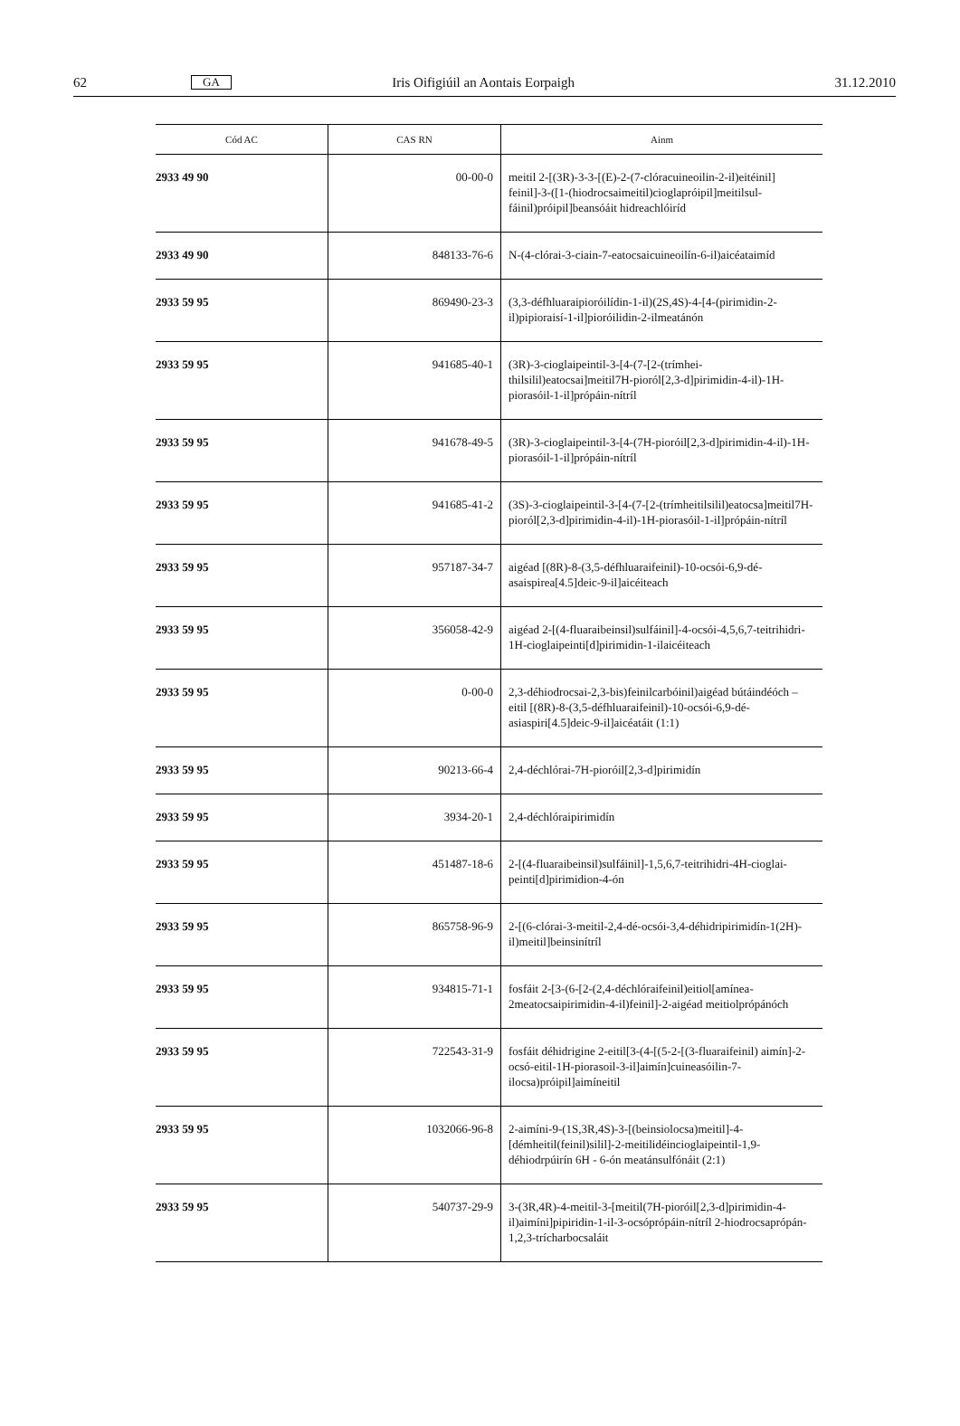62 GA Iris Oifigiúil an Aontais Eorpaigh 31.12.2010
| Cód AC | CAS RN | Ainm |
| --- | --- | --- |
| 2933 49 90 | 00-00-0 | meitil 2-[(3R)-3-3-[(E)-2-(7-clóracuineoilin-2-il)eitéinil] feinil]-3-([1-(hiodrocsaimeitil)cioglapróipil]meitilsul­fáinil)próipil]beansóáit hidreachlóiríd |
| 2933 49 90 | 848133-76-6 | N-(4-clórai-3-ciain-7-eatocsaicuineoilín-6-il)aicéataimíd |
| 2933 59 95 | 869490-23-3 | (3,3-défhluaraipioróilídin-1-il)(2S,4S)-4-[4-(pirimidin-2-il)pipioraisí-1-il]pioróilidin-2-ilmeatánón |
| 2933 59 95 | 941685-40-1 | (3R)-3-cioglaipeintil-3-[4-(7-[2-(trímhei­thilsilil)eatocsai]meitil7H-pioról[2,3-d]pirimidin-4-il)-1H-piorasóil-1-il]própáin-nítríl |
| 2933 59 95 | 941678-49-5 | (3R)-3-cioglaipeintil-3-[4-(7H-pioróil[2,3-d]pirimidin-4-il)-1H-piorasóil-1-il]própáin-nítríl |
| 2933 59 95 | 941685-41-2 | (3S)-3-cioglaipeintil-3-[4-(7-[2-(trímhei­tilsilil)eatocsa]meitil7H-pioról[2,3-d]pirimidin-4-il)-1H-piorasóil-1-il]própáin-nítríl |
| 2933 59 95 | 957187-34-7 | aigéad [(8R)-8-(3,5-défhluaraifeinil)-10-ocsói-6,9-dé-asaispirea[4.5]deic-9-il]aicéiteach |
| 2933 59 95 | 356058-42-9 | aigéad 2-[(4-fluaraibeinsil)sulfáinil]-4-ocsói-4,5,6,7-teitrihidri-1H-cioglaipeinti[d]pirimidin-1-ilaicéiteach |
| 2933 59 95 | 0-00-0 | 2,3-déhiodrocsai-2,3-bis)feinilcarbóinil)aigéad bútáindé­óch –eitil [(8R)-8-(3,5-défhluaraifeinil)-10-ocsói-6,9-dé-asiaspiri[4.5]deic-9-il]aicéatáit (1:1) |
| 2933 59 95 | 90213-66-4 | 2,4-déchlórai-7H-pioróil[2,3-d]pirimidín |
| 2933 59 95 | 3934-20-1 | 2,4-déchlóraipirimidín |
| 2933 59 95 | 451487-18-6 | 2-[(4-fluaraibeinsil)sulfáinil]-1,5,6,7-teitrihidri-4H-cioglai­peinti[d]pirimidion-4-ón |
| 2933 59 95 | 865758-96-9 | 2-[(6-clórai-3-meitil-2,4-dé-ocsói-3,4-déhidripirimidín-1(2H)-il)meitil]beinsinítríl |
| 2933 59 95 | 934815-71-1 | fosfáit 2-[3-(6-[2-(2,4-déchlóraifeinil)eitiol[amínea-2meatocsaipirimidin-4-il)feinil]-2-aigéad meitiolpró­pánóch |
| 2933 59 95 | 722543-31-9 | fosfáit déhidrigine 2-eitil[3-(4-[(5-2-[(3-fluaraifeinil) aimín]-2-ocsó-eitil-1H-piorasoil-3-il]aimín]cuineasóilin-7-ilocsa)próipil]aimíneitil |
| 2933 59 95 | 1032066-96-8 | 2-aimíni-9-(1S,3R,4S)-3-[(beinsiolocsa)meitil]-4-[démheitil(feinil)silil]-2-meitilidéincioglaipeintil-1,9-déhiodrpúirín 6H - 6-ón meatánsulfónáit (2:1) |
| 2933 59 95 | 540737-29-9 | 3-(3R,4R)-4-meitil-3-[meitil(7H-pioróil[2,3-d]pirimidin-4-il)aimíni]pipiridin-1-il-3-ocsóprópáin-nítríl 2-hiodroc­saprópán-1,2,3-trícharbocsaláit |